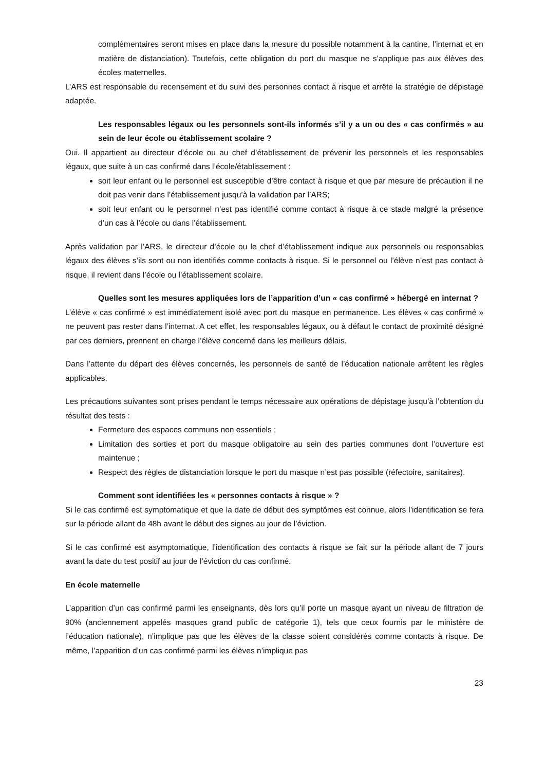complémentaires seront mises en place dans la mesure du possible notamment à la cantine, l’internat et en matière de distanciation). Toutefois, cette obligation du port du masque ne s’applique pas aux élèves des écoles maternelles.
L’ARS est responsable du recensement et du suivi des personnes contact à risque et arrête la stratégie de dépistage adaptée.
Les responsables légaux ou les personnels sont-ils informés s’il y a un ou des « cas confirmés » au sein de leur école ou établissement scolaire ?
Oui. Il appartient au directeur d’école ou au chef d’établissement de prévenir les personnels et les responsables légaux, que suite à un cas confirmé dans l’école/établissement :
soit leur enfant ou le personnel est susceptible d’être contact à risque et que par mesure de précaution il ne doit pas venir dans l’établissement jusqu’à la validation par l’ARS;
soit leur enfant ou le personnel n’est pas identifié comme contact à risque à ce stade malgré la présence d’un cas à l’école ou dans l’établissement.
Après validation par l’ARS, le directeur d’école ou le chef d’établissement indique aux personnels ou responsables légaux des élèves s’ils sont ou non identifiés comme contacts à risque. Si le personnel ou l’élève n’est pas contact à risque, il revient dans l’école ou l’établissement scolaire.
Quelles sont les mesures appliquées lors de l’apparition d’un « cas confirmé » hébergé en internat ?
L’élève « cas confirmé » est immédiatement isolé avec port du masque en permanence. Les élèves « cas confirmé » ne peuvent pas rester dans l’internat. A cet effet, les responsables légaux, ou à défaut le contact de proximité désigné par ces derniers, prennent en charge l’élève concerné dans les meilleurs délais.
Dans l’attente du départ des élèves concernés, les personnels de santé de l’éducation nationale arrêtent les règles applicables.
Les précautions suivantes sont prises pendant le temps nécessaire aux opérations de dépistage jusqu’à l’obtention du résultat des tests :
Fermeture des espaces communs non essentiels ;
Limitation des sorties et port du masque obligatoire au sein des parties communes dont l’ouverture est maintenue ;
Respect des règles de distanciation lorsque le port du masque n’est pas possible (réfectoire, sanitaires).
Comment sont identifiées les « personnes contacts à risque » ?
Si le cas confirmé est symptomatique et que la date de début des symptômes est connue, alors l’identification se fera sur la période allant de 48h avant le début des signes au jour de l’éviction.
Si le cas confirmé est asymptomatique, l’identification des contacts à risque se fait sur la période allant de 7 jours avant la date du test positif au jour de l’éviction du cas confirmé.
En école maternelle
L’apparition d’un cas confirmé parmi les enseignants, dès lors qu’il porte un masque ayant un niveau de filtration de 90% (anciennement appelés masques grand public de catégorie 1), tels que ceux fournis par le ministère de l’éducation nationale), n’implique pas que les élèves de la classe soient considérés comme contacts à risque. De même, l’apparition d’un cas confirmé parmi les élèves n’implique pas
23